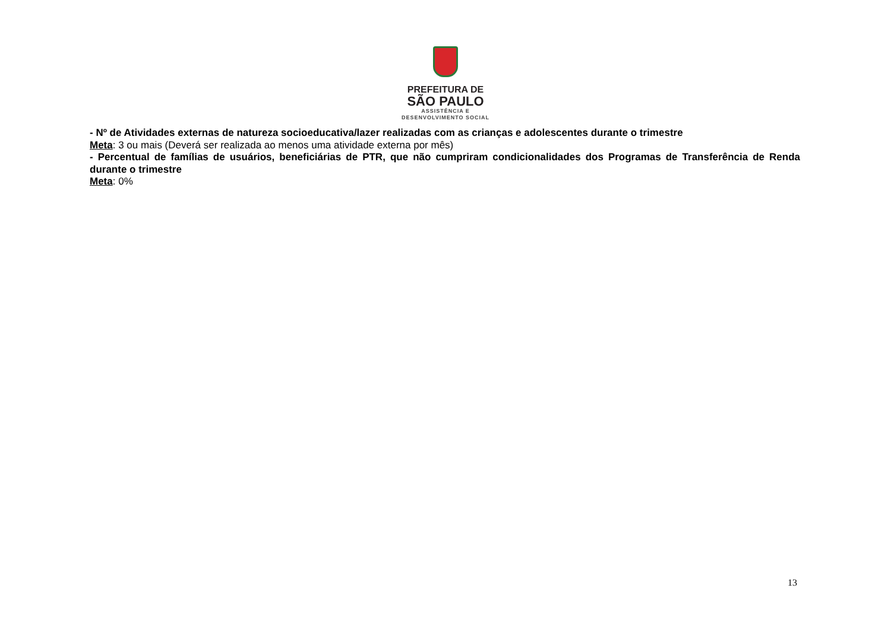PREFEITURA DE
SÃO PAULO
ASSISTÊNCIA E
DESENVOLVIMENTO SOCIAL
- Nº de Atividades externas de natureza socioeducativa/lazer realizadas com as crianças e adolescentes durante o trimestre
Meta: 3 ou mais (Deverá ser realizada ao menos uma atividade externa por mês)
- Percentual de famílias de usuários, beneficiárias de PTR, que não cumpriram condicionalidades dos Programas de Transferência de Renda durante o trimestre
Meta: 0%
13